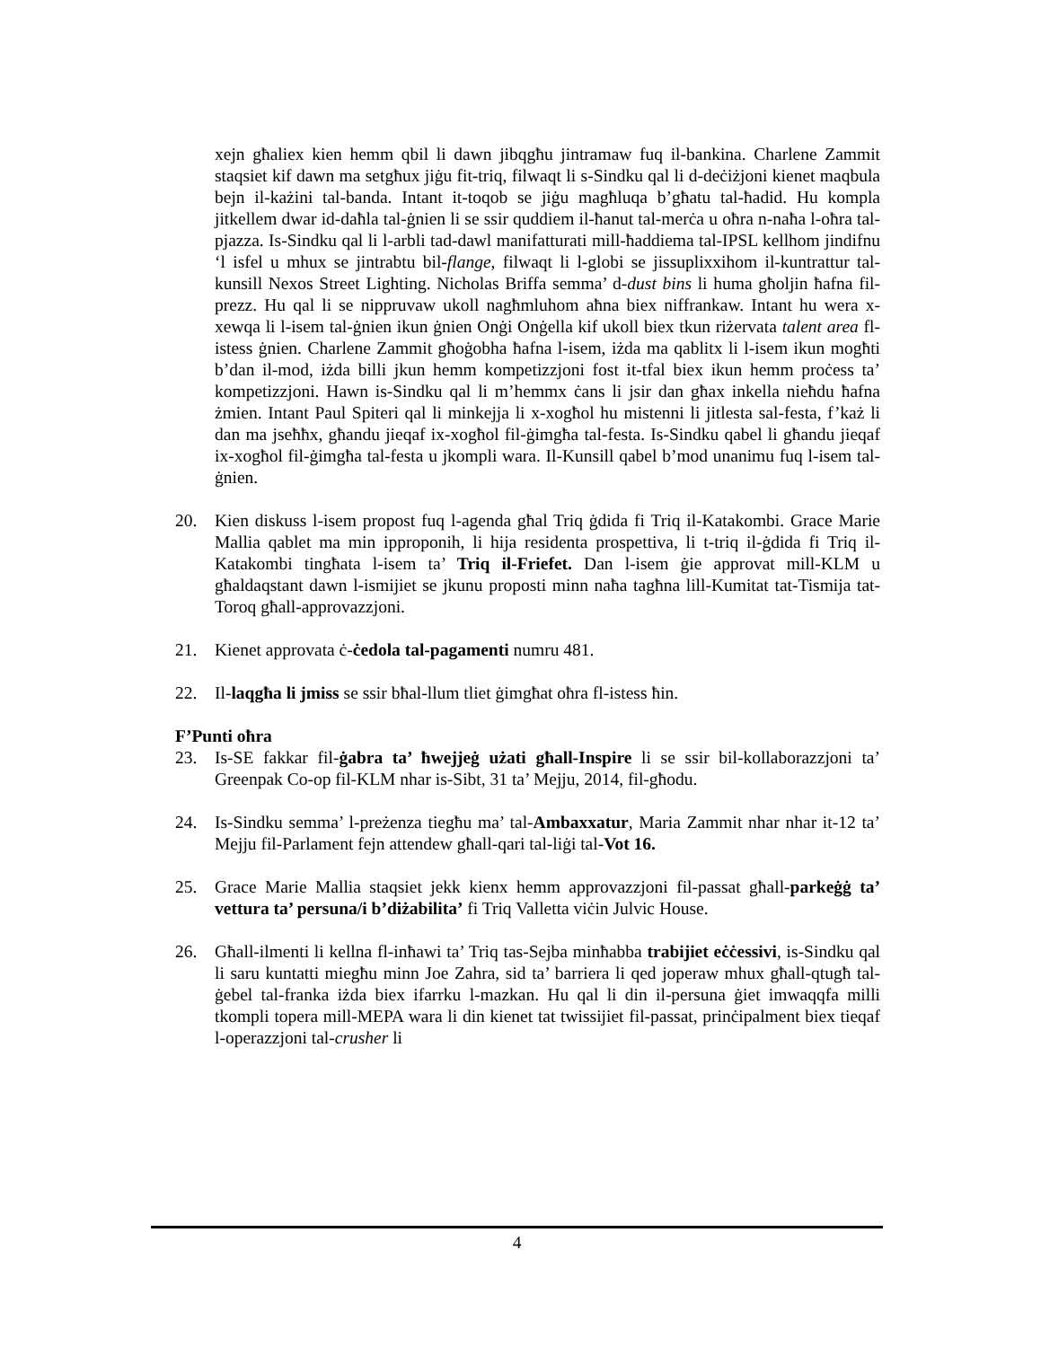xejn għaliex kien hemm qbil li dawn jibqgħu jintramaw fuq il-bankina. Charlene Zammit staqsiet kif dawn ma setgħux jiġu fit-triq, filwaqt li s-Sindku qal li d-deċiżjoni kienet maqbula bejn il-każini tal-banda. Intant it-toqob se jiġu magħluqa b’għatu tal-ħadid. Hu kompla jitkellem dwar id-daħla tal-ġnien li se ssir quddiem il-ħanut tal-merċa u oħra n-naħa l-oħra tal-pjazza. Is-Sindku qal li l-arbli tad-dawl manifatturati mill-ħaddiema tal-IPSL kellhom jindifnu ‘l isfel u mhux se jintrabtu bil-flange, filwaqt li l-globi se jissuplixxihom il-kuntrattur tal-kunsill Nexos Street Lighting. Nicholas Briffa semma’ d-dust bins li huma għoljin ħafna fil-prezz. Hu qal li se nippruvaw ukoll nagħmluhom aħna biex niffrankaw. Intant hu wera x-xewqa li l-isem tal-ġnien ikun ġnien Onġi Onġella kif ukoll biex tkun riżervata talent area fl-istess ġnien. Charlene Zammit għoġobha ħafna l-isem, iżda ma qablitx li l-isem ikun mogħti b’dan il-mod, iżda billi jkun hemm kompetizzjoni fost it-tfal biex ikun hemm proċess ta’ kompetizzjoni. Hawn is-Sindku qal li m’hemmx ċans li jsir dan għax inkella nieħdu ħafna żmien. Intant Paul Spiteri qal li minkejja li x-xogħol hu mistenni li jitlesta sal-festa, f’każ li dan ma jseħħx, għandu jieqaf ix-xogħol fil-ġimgħa tal-festa. Is-Sindku qabel li għandu jieqaf ix-xogħol fil-ġimgħa tal-festa u jkompli wara. Il-Kunsill qabel b’mod unanimu fuq l-isem tal-ġnien.
20. Kien diskuss l-isem propost fuq l-agenda għal Triq ġdida fi Triq il-Katakombi. Grace Marie Mallia qablet ma min ipproponih, li hija residenta prospettiva, li t-triq il-ġdida fi Triq il-Katakombi tingħata l-isem ta’ Triq il-Friefet. Dan l-isem ġie approvat mill-KLM u għaldaqstant dawn l-ismijiet se jkunu proposti minn naħa tagħna lill-Kumitat tat-Tismija tat-Toroq għall-approvazzjoni.
21. Kienet approvata ċ-ċedola tal-pagamenti numru 481.
22. Il-laqgħa li jmiss se ssir bħal-llum tliet ġimgħat oħra fl-istess ħin.
F’Punti oħra
23. Is-SE fakkar fil-ġabra ta’ ħwejjeġ użati għall-Inspire li se ssir bil-kollaborazzjoni ta’ Greenpak Co-op fil-KLM nhar is-Sibt, 31 ta’ Mejju, 2014, fil-għodu.
24. Is-Sindku semma’ l-preżenza tiegħu ma’ tal-Ambaxxatur, Maria Zammit nhar nhar it-12 ta’ Mejju fil-Parlament fejn attendew għall-qari tal-liġi tal-Vot 16.
25. Grace Marie Mallia staqsiet jekk kienx hemm approvazzjoni fil-passat għall-parkeġġ ta’ vettura ta’ persuna/i b’diżabilita’ fi Triq Valletta viċin Julvic House.
26. Għall-ilmenti li kellna fl-inħawi ta’ Triq tas-Sejba minħabba trabijiet eċċessivi, is-Sindku qal li saru kuntatti miegħu minn Joe Zahra, sid ta’ barriera li qed joperaw mhux għall-qtugħ tal-ġebel tal-franka iżda biex ifarrku l-mazkan. Hu qal li din il-persuna ġiet imwaqqfa milli tkompli topera mill-MEPA wara li din kienet tat twissijiet fil-passat, prinċipalment biex tieqaf l-operazzjoni tal-crusher li
4